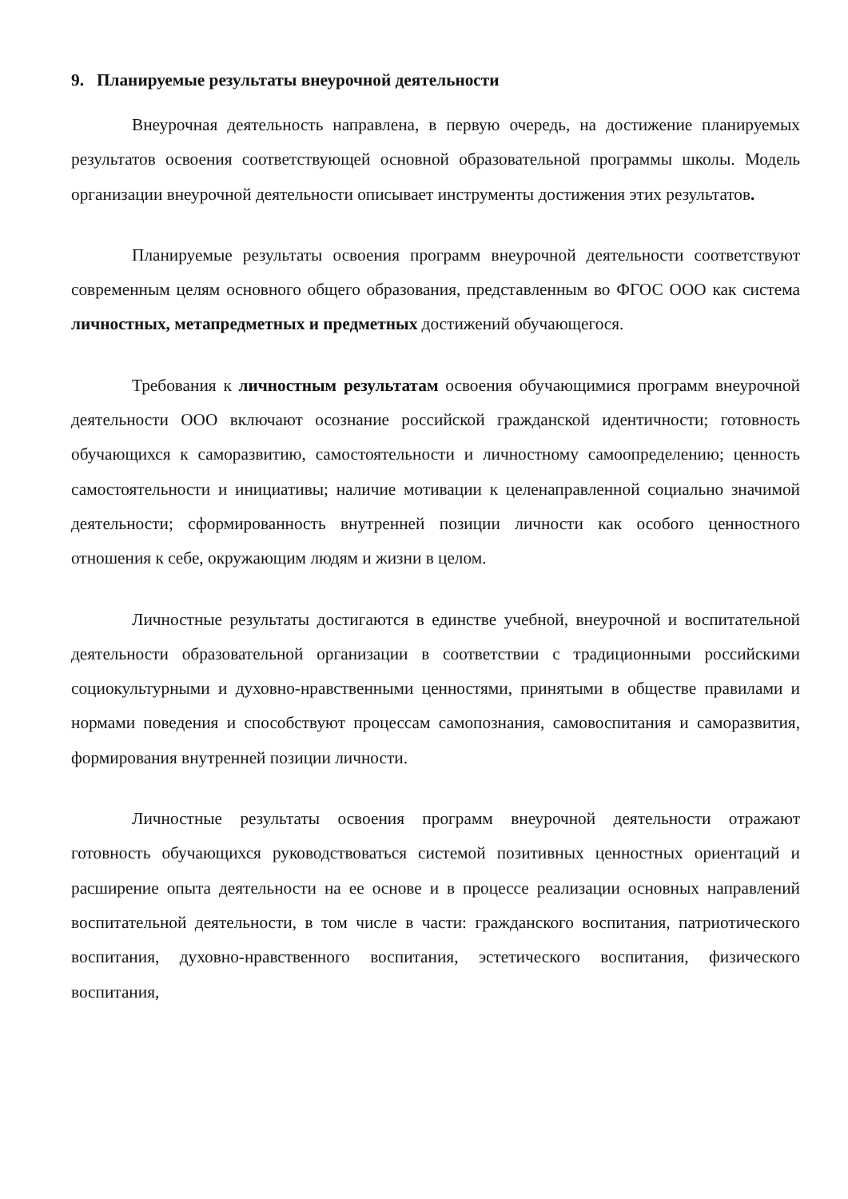9. Планируемые результаты внеурочной деятельности
Внеурочная деятельность направлена, в первую очередь, на достижение планируемых результатов освоения соответствующей основной образовательной программы школы. Модель организации внеурочной деятельности описывает инструменты достижения этих результатов.
Планируемые результаты освоения программ внеурочной деятельности соответствуют современным целям основного общего образования, представленным во ФГОС ООО как система личностных, метапредметных и предметных достижений обучающегося.
Требования к личностным результатам освоения обучающимися программ внеурочной деятельности ООО включают осознание российской гражданской идентичности; готовность обучающихся к саморазвитию, самостоятельности и личностному самоопределению; ценность самостоятельности и инициативы; наличие мотивации к целенаправленной социально значимой деятельности; сформированность внутренней позиции личности как особого ценностного отношения к себе, окружающим людям и жизни в целом.
Личностные результаты достигаются в единстве учебной, внеурочной и воспитательной деятельности образовательной организации в соответствии с традиционными российскими социокультурными и духовно-нравственными ценностями, принятыми в обществе правилами и нормами поведения и способствуют процессам самопознания, самовоспитания и саморазвития, формирования внутренней позиции личности.
Личностные результаты освоения программ внеурочной деятельности отражают готовность обучающихся руководствоваться системой позитивных ценностных ориентаций и расширение опыта деятельности на ее основе и в процессе реализации основных направлений воспитательной деятельности, в том числе в части: гражданского воспитания, патриотического воспитания, духовно-нравственного воспитания, эстетического воспитания, физического воспитания,